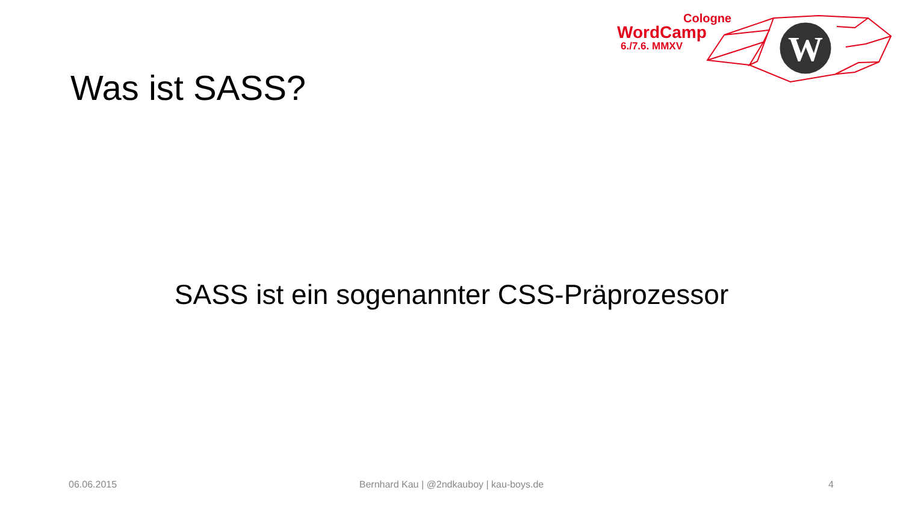Cologne
WordCamp
6./7.6. MMXV
W
Was ist SASS?
SASS ist ein sogenannter CSS-Präprozessor
06.06.2015
Bernhard Kau | @2ndkauboy | kau-boys.de 4